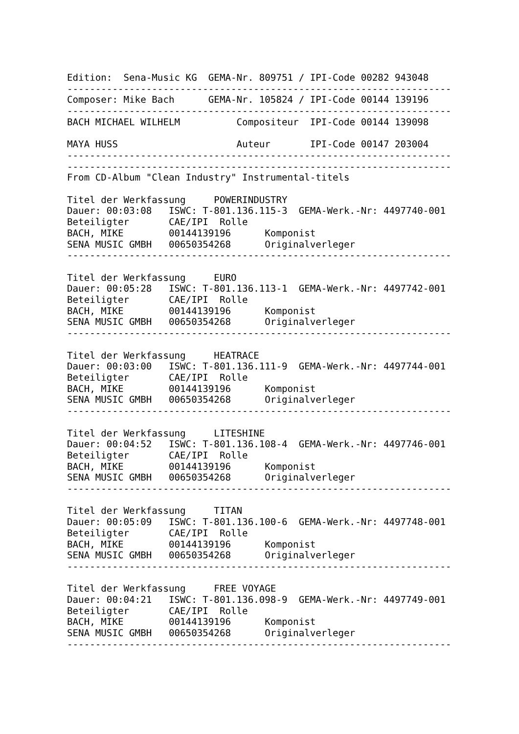Edition:  Sena-Music KG  GEMA-Nr. 809751 / IPI-Code 00282 943048
--------------------------------------------------------------------
Composer: Mike Bach      GEMA-Nr. 105824 / IPI-Code 00144 139196
--------------------------------------------------------------------
BACH MICHAEL WILHELM          Compositeur  IPI-Code 00144 139098

MAYA HUSS                     Auteur       IPI-Code 00147 203004
--------------------------------------------------------------------
--------------------------------------------------------------------
From CD-Album "Clean Industry" Instrumental-titels

Titel der Werkfassung     POWERINDUSTRY
Dauer: 00:03:08   ISWC: T-801.136.115-3  GEMA-Werk.-Nr: 4497740-001
Beteiligter       CAE/IPI  Rolle
BACH, MIKE        00144139196      Komponist
SENA MUSIC GMBH   00650354268      Originalverleger
--------------------------------------------------------------------

Titel der Werkfassung     EURO
Dauer: 00:05:28   ISWC: T-801.136.113-1  GEMA-Werk.-Nr: 4497742-001
Beteiligter       CAE/IPI  Rolle
BACH, MIKE        00144139196      Komponist
SENA MUSIC GMBH   00650354268      Originalverleger
--------------------------------------------------------------------

Titel der Werkfassung     HEATRACE
Dauer: 00:03:00   ISWC: T-801.136.111-9  GEMA-Werk.-Nr: 4497744-001
Beteiligter       CAE/IPI  Rolle
BACH, MIKE        00144139196      Komponist
SENA MUSIC GMBH   00650354268      Originalverleger
--------------------------------------------------------------------

Titel der Werkfassung     LITESHINE
Dauer: 00:04:52   ISWC: T-801.136.108-4  GEMA-Werk.-Nr: 4497746-001
Beteiligter       CAE/IPI  Rolle
BACH, MIKE        00144139196      Komponist
SENA MUSIC GMBH   00650354268      Originalverleger
--------------------------------------------------------------------

Titel der Werkfassung     TITAN
Dauer: 00:05:09   ISWC: T-801.136.100-6  GEMA-Werk.-Nr: 4497748-001
Beteiligter       CAE/IPI  Rolle
BACH, MIKE        00144139196      Komponist
SENA MUSIC GMBH   00650354268      Originalverleger
--------------------------------------------------------------------

Titel der Werkfassung     FREE VOYAGE
Dauer: 00:04:21   ISWC: T-801.136.098-9  GEMA-Werk.-Nr: 4497749-001
Beteiligter       CAE/IPI  Rolle
BACH, MIKE        00144139196      Komponist
SENA MUSIC GMBH   00650354268      Originalverleger
--------------------------------------------------------------------